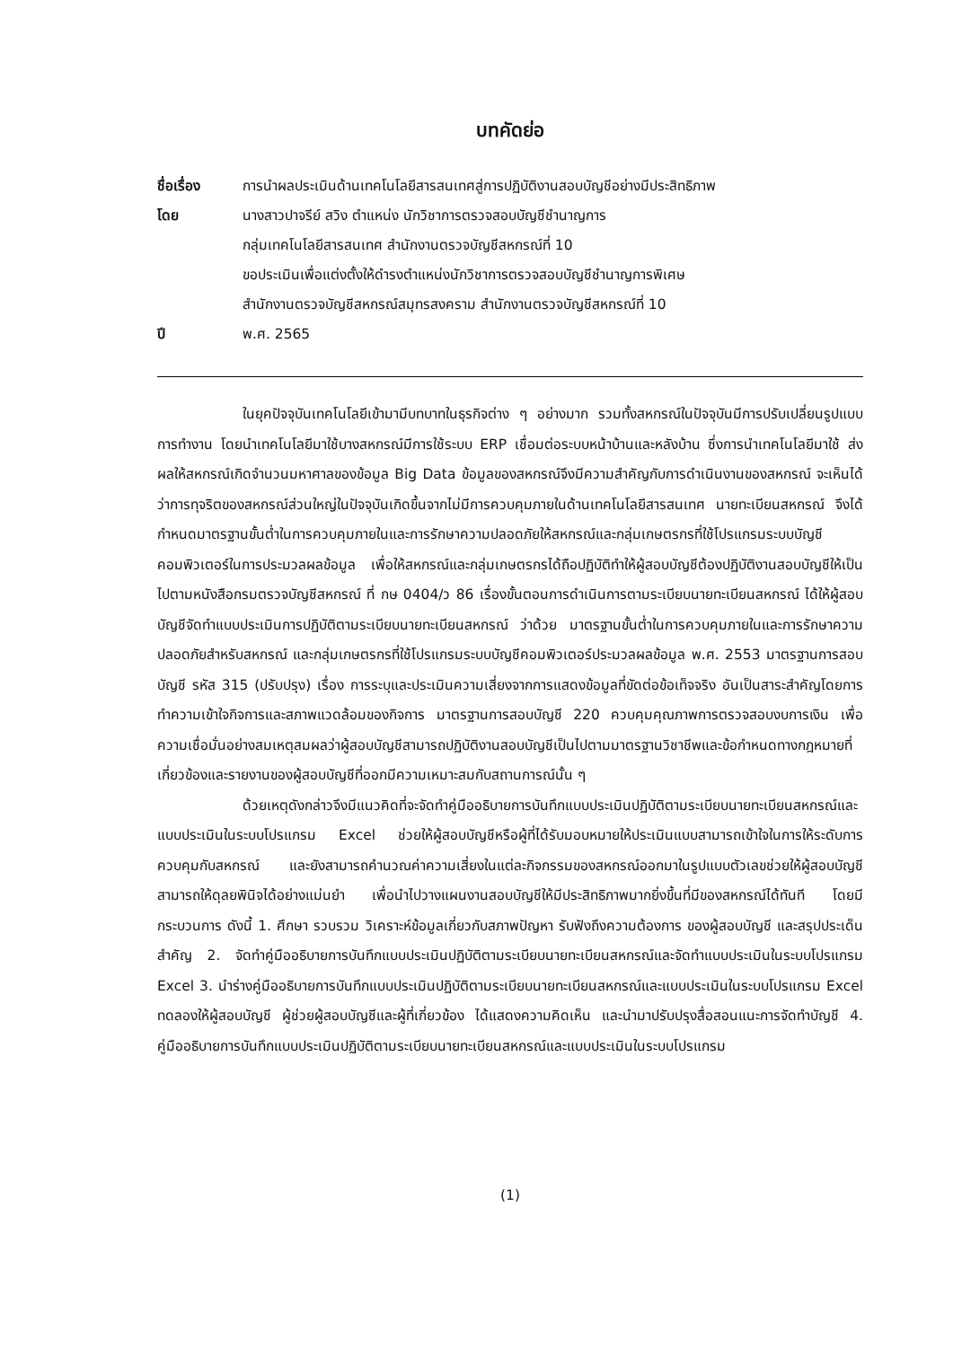บทคัดย่อ
ชื่อเรื่อง
การนำผลประเมินด้านเทคโนโลยีสารสนเทศสู่การปฏิบัติงานสอบบัญชีอย่างมีประสิทธิภาพ
โดย
นางสาวปาจรีย์ สวิง ตำแหน่ง นักวิชาการตรวจสอบบัญชีชำนาญการ
กลุ่มเทคโนโลยีสารสนเทศ สำนักงานตรวจบัญชีสหกรณ์ที่ 10
ขอประเมินเพื่อแต่งตั้งให้ดำรงตำแหน่งนักวิชาการตรวจสอบบัญชีชำนาญการพิเศษ
สำนักงานตรวจบัญชีสหกรณ์สมุทรสงคราม สำนักงานตรวจบัญชีสหกรณ์ที่ 10
ปี
พ.ศ. 2565
ในยุคปัจจุบันเทคโนโลยีเข้ามามีบทบาทในธุรกิจต่าง ๆ อย่างมาก รวมทั้งสหกรณ์ในปัจจุบันมีการปรับเปลี่ยนรูปแบบการทำงาน โดยนำเทคโนโลยีมาใช้บางสหกรณ์มีการใช้ระบบ ERP เชื่อมต่อระบบหน้าบ้านและหลังบ้าน ซึ่งการนำเทคโนโลยีมาใช้ ส่งผลให้สหกรณ์เกิดจำนวนมหาศาลของข้อมูล Big Data ข้อมูลของสหกรณ์จึงมีความสำคัญกับการดำเนินงานของสหกรณ์ จะเห็นได้ว่าการทุจริตของสหกรณ์ส่วนใหญ่ในปัจจุบันเกิดขึ้นจากไม่มีการควบคุมภายในด้านเทคโนโลยีสารสนเทศ นายทะเบียนสหกรณ์ จึงได้กำหนดมาตรฐานขั้นต่ำในการควบคุมภายในและการรักษาความปลอดภัยให้สหกรณ์และกลุ่มเกษตรกรที่ใช้โปรแกรมระบบบัญชีคอมพิวเตอร์ในการประมวลผลข้อมูล เพื่อให้สหกรณ์และกลุ่มเกษตรกรได้ถือปฏิบัติทำให้ผู้สอบบัญชีต้องปฏิบัติงานสอบบัญชีให้เป็นไปตามหนังสือกรมตรวจบัญชีสหกรณ์ ที่ กษ 0404/ว 86 เรื่องขั้นตอนการดำเนินการตามระเบียบนายทะเบียนสหกรณ์ ได้ให้ผู้สอบบัญชีจัดทำแบบประเมินการปฏิบัติตามระเบียบนายทะเบียนสหกรณ์ ว่าด้วย มาตรฐานขั้นต่ำในการควบคุมภายในและการรักษาความปลอดภัยสำหรับสหกรณ์ และกลุ่มเกษตรกรที่ใช้โปรแกรมระบบบัญชีคอมพิวเตอร์ประมวลผลข้อมูล พ.ศ. 2553 มาตรฐานการสอบบัญชี รหัส 315 (ปรับปรุง) เรื่อง การระบุและประเมินความเสี่ยงจากการแสดงข้อมูลที่ขัดต่อข้อเท็จจริง อันเป็นสาระสำคัญโดยการทำความเข้าใจกิจการและสภาพแวดล้อมของกิจการ มาตรฐานการสอบบัญชี 220 ควบคุมคุณภาพการตรวจสอบงบการเงิน เพื่อความเชื่อมั่นอย่างสมเหตุสมผลว่าผู้สอบบัญชีสามารถปฏิบัติงานสอบบัญชีเป็นไปตามมาตรฐานวิชาชีพและข้อกำหนดทางกฎหมายที่เกี่ยวข้องและรายงานของผู้สอบบัญชีที่ออกมีความเหมาะสมกับสถานการณ์นั้น ๆ
ด้วยเหตุดังกล่าวจึงมีแนวคิดที่จะจัดทำคู่มืออธิบายการบันทึกแบบประเมินปฏิบัติตามระเบียบนายทะเบียนสหกรณ์และแบบประเมินในระบบโปรแกรม Excel ช่วยให้ผู้สอบบัญชีหรือผู้ที่ได้รับมอบหมายให้ประเมินแบบสามารถเข้าใจในการให้ระดับการควบคุมกับสหกรณ์ และยังสามารถคำนวณค่าความเสี่ยงในแต่ละกิจกรรมของสหกรณ์ออกมาในรูปแบบตัวเลขช่วยให้ผู้สอบบัญชีสามารถให้ดุลยพินิจได้อย่างแม่นยำ เพื่อนำไปวางแผนงานสอบบัญชีให้มีประสิทธิภาพมากยิ่งขึ้นที่มีของสหกรณ์ได้ทันที โดยมีกระบวนการ ดังนี้ 1. ศึกษา รวบรวม วิเคราะห์ข้อมูลเกี่ยวกับสภาพปัญหา รับฟังถึงความต้องการ ของผู้สอบบัญชี และสรุปประเด็นสำคัญ 2. จัดทำคู่มืออธิบายการบันทึกแบบประเมินปฏิบัติตามระเบียบนายทะเบียนสหกรณ์และจัดทำแบบประเมินในระบบโปรแกรม Excel 3. นำร่างคู่มืออธิบายการบันทึกแบบประเมินปฏิบัติตามระเบียบนายทะเบียนสหกรณ์และแบบประเมินในระบบโปรแกรม Excel ทดลองให้ผู้สอบบัญชี ผู้ช่วยผู้สอบบัญชีและผู้ที่เกี่ยวข้อง ได้แสดงความคิดเห็น และนำมาปรับปรุงสื่อสอนแนะการจัดทำบัญชี 4. คู่มืออธิบายการบันทึกแบบประเมินปฏิบัติตามระเบียบนายทะเบียนสหกรณ์และแบบประเมินในระบบโปรแกรม
(1)